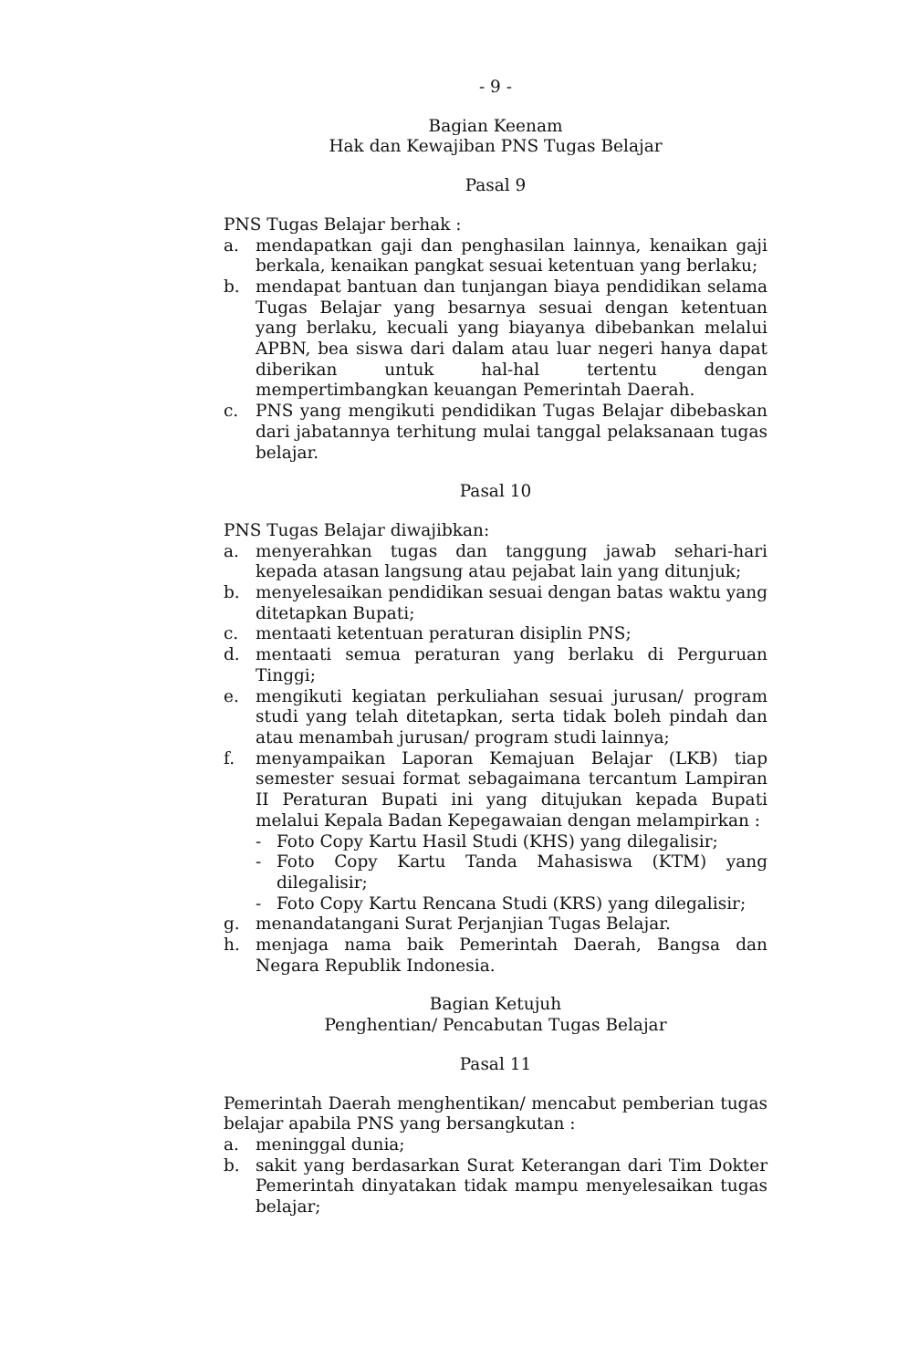- 9 -
Bagian Keenam
Hak dan Kewajiban PNS Tugas Belajar
Pasal 9
PNS Tugas Belajar berhak :
a. mendapatkan gaji dan penghasilan lainnya, kenaikan gaji berkala, kenaikan pangkat sesuai ketentuan yang berlaku;
b. mendapat bantuan dan tunjangan biaya pendidikan selama Tugas Belajar yang besarnya sesuai dengan ketentuan yang berlaku, kecuali yang biayanya dibebankan melalui APBN, bea siswa dari dalam atau luar negeri hanya dapat diberikan untuk hal-hal tertentu dengan mempertimbangkan keuangan Pemerintah Daerah.
c. PNS yang mengikuti pendidikan Tugas Belajar dibebaskan dari jabatannya terhitung mulai tanggal pelaksanaan tugas belajar.
Pasal 10
PNS Tugas Belajar diwajibkan:
a. menyerahkan tugas dan tanggung jawab sehari-hari kepada atasan langsung atau pejabat lain yang ditunjuk;
b. menyelesaikan pendidikan sesuai dengan batas waktu yang ditetapkan Bupati;
c. mentaati ketentuan peraturan disiplin PNS;
d. mentaati semua peraturan yang berlaku di Perguruan Tinggi;
e. mengikuti kegiatan perkuliahan sesuai jurusan/ program studi yang telah ditetapkan, serta tidak boleh pindah dan atau menambah jurusan/ program studi lainnya;
f. menyampaikan Laporan Kemajuan Belajar (LKB) tiap semester sesuai format sebagaimana tercantum Lampiran II Peraturan Bupati ini yang ditujukan kepada Bupati melalui Kepala Badan Kepegawaian dengan melampirkan :
- Foto Copy Kartu Hasil Studi (KHS) yang dilegalisir;
- Foto Copy Kartu Tanda Mahasiswa (KTM) yang dilegalisir;
- Foto Copy Kartu Rencana Studi (KRS) yang dilegalisir;
g. menandatangani Surat Perjanjian Tugas Belajar.
h. menjaga nama baik Pemerintah Daerah, Bangsa dan Negara Republik Indonesia.
Bagian Ketujuh
Penghentian/ Pencabutan Tugas Belajar
Pasal 11
Pemerintah Daerah menghentikan/ mencabut pemberian tugas belajar apabila PNS yang bersangkutan :
a. meninggal dunia;
b. sakit yang berdasarkan Surat Keterangan dari Tim Dokter Pemerintah dinyatakan tidak mampu menyelesaikan tugas belajar;